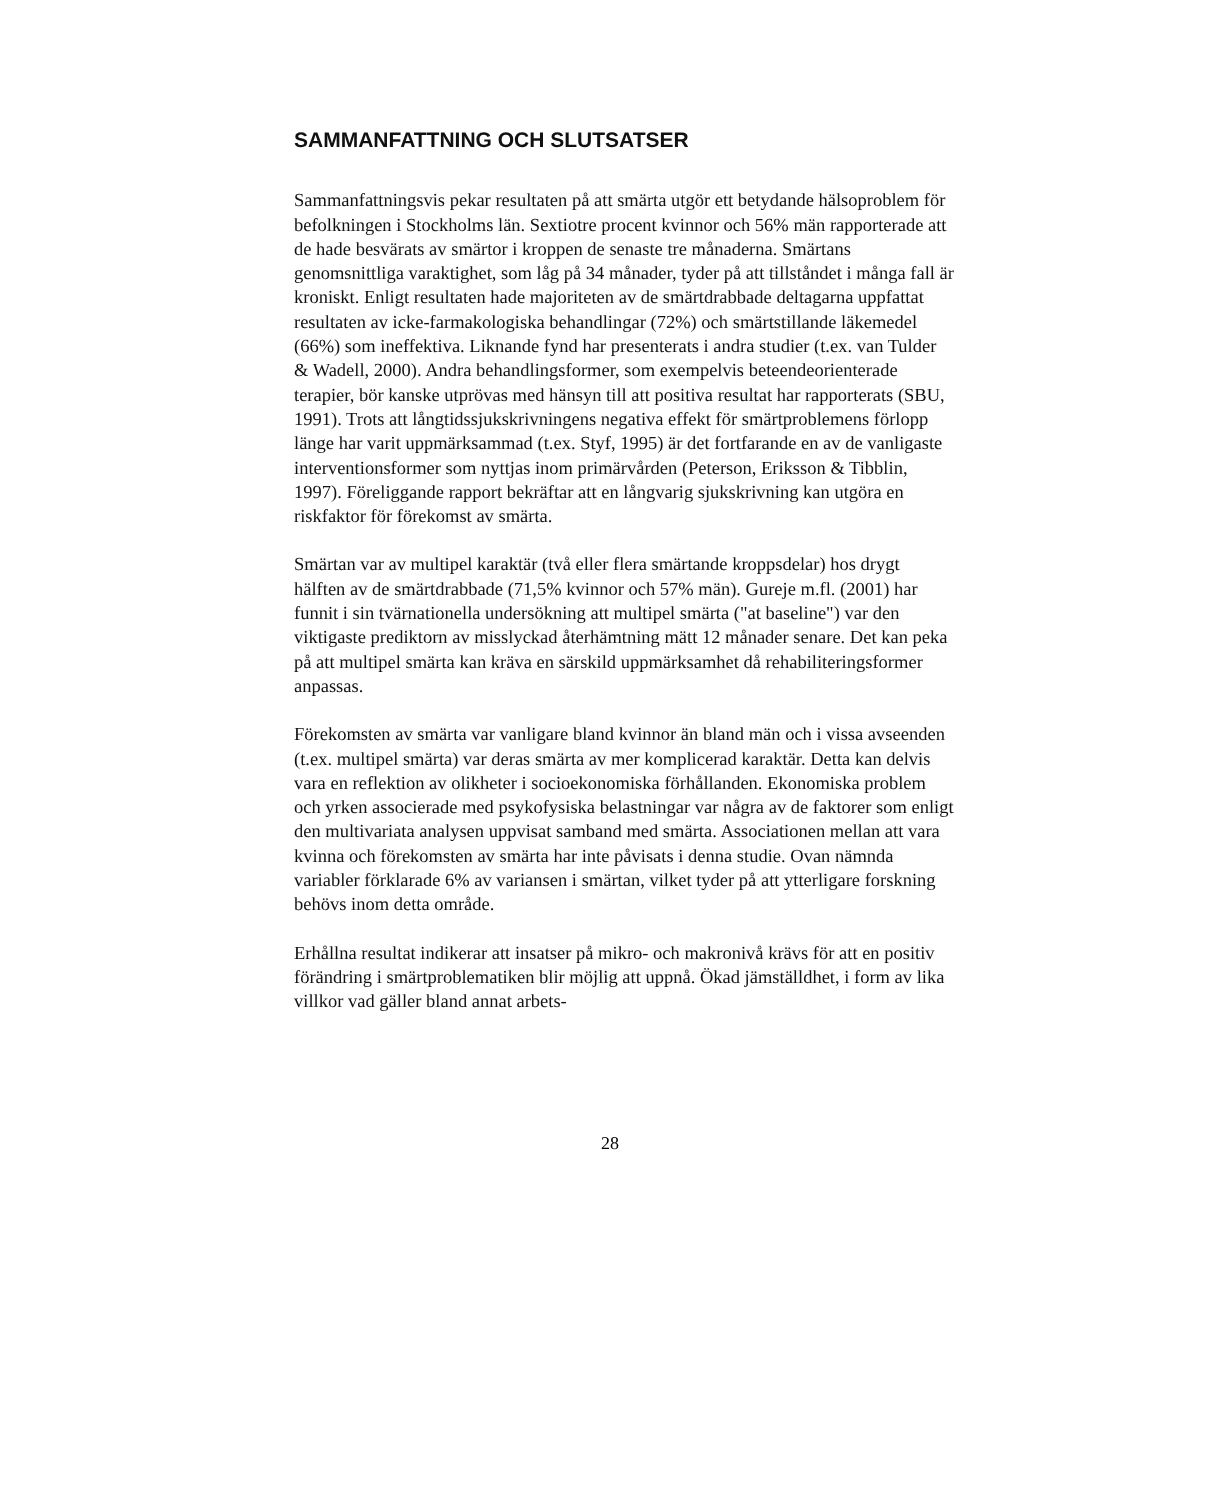SAMMANFATTNING OCH SLUTSATSER
Sammanfattningsvis pekar resultaten på att smärta utgör ett betydande hälsoproblem för befolkningen i Stockholms län. Sextiotre procent kvinnor och 56% män rapporterade att de hade besvärats av smärtor i kroppen de senaste tre månaderna. Smärtans genomsnittliga varaktighet, som låg på 34 månader, tyder på att tillståndet i många fall är kroniskt. Enligt resultaten hade majoriteten av de smärtdrabbade deltagarna uppfattat resultaten av icke-farmakologiska behandlingar (72%) och smärtstillande läkemedel (66%) som ineffektiva. Liknande fynd har presenterats i andra studier (t.ex. van Tulder & Wadell, 2000). Andra behandlingsformer, som exempelvis beteendeorienterade terapier, bör kanske utprövas med hänsyn till att positiva resultat har rapporterats (SBU, 1991). Trots att långtidssjukskrivningens negativa effekt för smärtproblemens förlopp länge har varit uppmärksammad (t.ex. Styf, 1995) är det fortfarande en av de vanligaste interventionsformer som nyttjas inom primärvården (Peterson, Eriksson & Tibblin, 1997). Föreliggande rapport bekräftar att en långvarig sjukskrivning kan utgöra en riskfaktor för förekomst av smärta.
Smärtan var av multipel karaktär (två eller flera smärtande kroppsdelar) hos drygt hälften av de smärtdrabbade (71,5% kvinnor och 57% män). Gureje m.fl. (2001) har funnit i sin tvärnationella undersökning att multipel smärta ("at baseline") var den viktigaste prediktorn av misslyckad återhämtning mätt 12 månader senare. Det kan peka på att multipel smärta kan kräva en särskild uppmärksamhet då rehabiliteringsformer anpassas.
Förekomsten av smärta var vanligare bland kvinnor än bland män och i vissa avseenden (t.ex. multipel smärta) var deras smärta av mer komplicerad karaktär. Detta kan delvis vara en reflektion av olikheter i socioekonomiska förhållanden. Ekonomiska problem och yrken associerade med psykofysiska belastningar var några av de faktorer som enligt den multivariata analysen uppvisat samband med smärta. Associationen mellan att vara kvinna och förekomsten av smärta har inte påvisats i denna studie. Ovan nämnda variabler förklarade 6% av variansen i smärtan, vilket tyder på att ytterligare forskning behövs inom detta område.
Erhållna resultat indikerar att insatser på mikro- och makronivå krävs för att en positiv förändring i smärtproblematiken blir möjlig att uppnå. Ökad jämställdhet, i form av lika villkor vad gäller bland annat arbets-
28